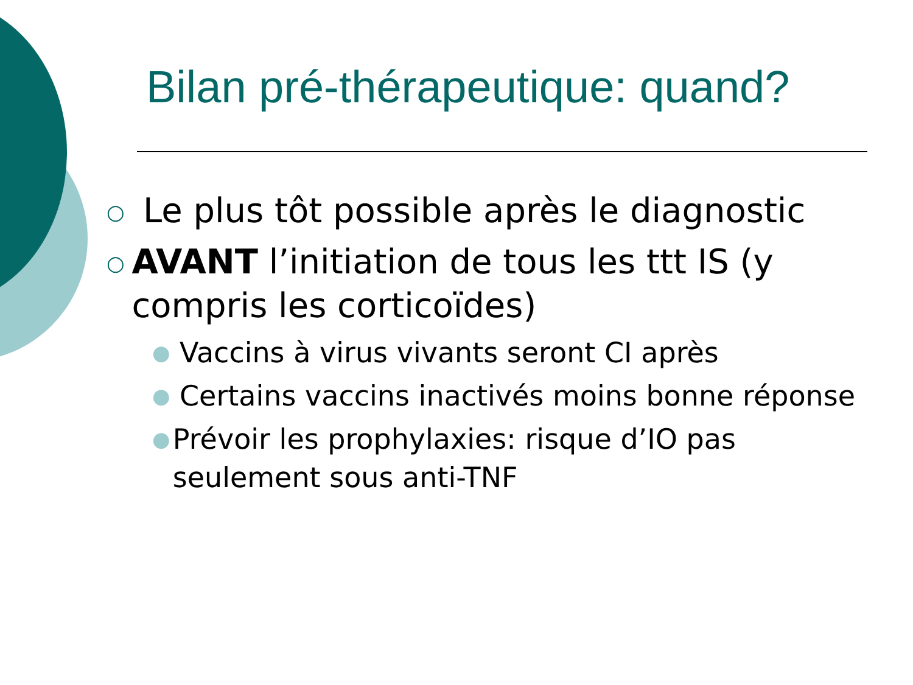Bilan pré-thérapeutique: quand?
○ Le plus tôt possible après le diagnostic
○ AVANT l’initiation de tous les ttt IS (y compris les corticoïdes)
● Vaccins à virus vivants seront CI après
● Certains vaccins inactivés moins bonne réponse
● Prévoir les prophylaxies: risque d’IO pas seulement sous anti-TNF